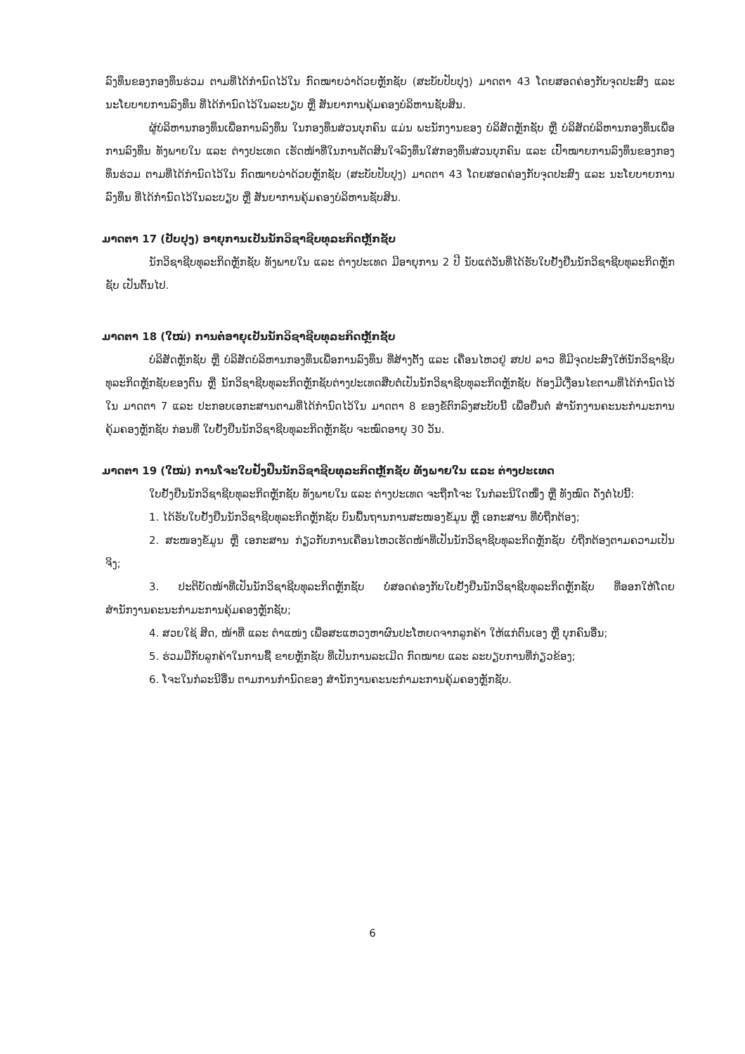ລົງທຶນຂອງກອງທຶນຮ່ວມ ຕາມທີ່ໄດ້ກຳນົດໄວ້ໃນ ກົດໝາຍວ່າດ້ວຍຫຼັກຊັບ (ສະບັບປັບປຸງ) ມາດຕາ 43 ໂດຍສອດຄ່ອງກັບຈຸດປະສົງ ແລະ ນະໂຍບາຍການລົງທຶນ ທີ່ໄດ້ກຳນົດໄວ້ໃນລະບຽບ ຫຼື ສັນຍາການຄຸ້ມຄອງບໍລິຫານຊັບສິນ.
ຜູ້ບໍລິຫານກອງທຶນເພື່ອການລົງທຶນ ໃນກອງທຶນສ່ວນບຸກຄົນ ແມ່ນ ພະນັກງານຂອງ ບໍລິສັດຫຼັກຊັບ ຫຼື ບໍລິສັດບໍລິຫານກອງທຶນເພື່ອການລົງທຶນ ທັງພາຍໃນ ແລະ ຕ່າງປະເທດ ເຮັດໜ້າທີ່ໃນການຕັດສິນໃຈລົງທຶນໃສ່ກອງທຶນສ່ວນບຸກຄົນ ແລະ ເປົ້າໝາຍການລົງທຶນຂອງກອງທຶນຮ່ວມ ຕາມທີ່ໄດ້ກຳນົດໄວ້ໃນ ກົດໝາຍວ່າດ້ວຍຫຼັກຊັບ (ສະບັບປັບປຸງ) ມາດຕາ 43 ໂດຍສອດຄ່ອງກັບຈຸດປະສົງ ແລະ ນະໂຍບາຍການລົງທຶນ ທີ່ໄດ້ກຳນົດໄວ້ໃນລະບຽບ ຫຼື ສັນຍາການຄຸ້ມຄອງບໍລິຫານຊັບສິນ.
ມາດຕາ 17 (ປັບປຸງ) ອາຍຸການເປັນນັກວິຊາຊີບທຸລະກິດຫຼັກຊັບ
ນັກວິຊາຊີບທຸລະກິດຫຼັກຊັບ ທັງພາຍໃນ ແລະ ຕ່າງປະເທດ ມີອາຍຸການ 2 ປີ ນັບແຕ່ວັນທີ່ໄດ້ຮັບໃບຢັ້ງຢືນນັກວິຊາຊີບທຸລະກິດຫຼັກຊັບ ເປັນຕົ້ນໄປ.
ມາດຕາ 18 (ໃໝ່) ການຕໍ່ອາຍຸເປັນນັກວິຊາຊີບທຸລະກິດຫຼັກຊັບ
ບໍລິສັດຫຼັກຊັບ ຫຼື ບໍລິສັດບໍລິຫານກອງທຶນເພື່ອການລົງທຶນ ທີ່ສ້າງຕັ້ງ ແລະ ເຄື່ອນໄຫວຢູ່ ສປປ ລາວ ທີ່ມີຈຸດປະສົງໃຫ້ນັກວິຊາຊີບທຸລະກິດຫຼັກຊັບຂອງຕົນ ຫຼື ນັກວິຊາຊີບທຸລະກິດຫຼັກຊັບຕ່າງປະເທດສືບຕໍ່ເປັນນັກວິຊາຊີບທຸລະກິດຫຼັກຊັບ ຕ້ອງມີເງື່ອນໄຂຕາມທີ່ໄດ້ກຳນົດໄວ້ໃນ ມາດຕາ 7 ແລະ ປະກອບເອກະສານຕາມທີ່ໄດ້ກຳນົດໄວ້ໃນ ມາດຕາ 8 ຂອງຂໍ້ຕົກລົງສະບັບນີ້ ເພື່ອຍື່ນຕໍ່ ສຳນັກງານຄະນະກຳມະການຄຸ້ມຄອງຫຼັກຊັບ ກ່ອນທີ່ ໃບຢັ້ງຢືນນັກວິຊາຊີບທຸລະກິດຫຼັກຊັບ ຈະໝົດອາຍຸ 30 ວັນ.
ມາດຕາ 19 (ໃໝ່) ການໂຈະໃບຢັ້ງຢືນນັກວິຊາຊີບທຸລະກິດຫຼັກຊັບ ທັງພາຍໃນ ແລະ ຕ່າງປະເທດ
ໃບຢັ້ງຢືນນັກວິຊາຊີບທຸລະກິດຫຼັກຊັບ ທັງພາຍໃນ ແລະ ຕ່າງປະເທດ ຈະຖືກໂຈະ ໃນກໍລະນີໃດໜຶ່ງ ຫຼື ທັງໝົດ ດັ່ງຕໍ່ໄປນີ້:
1. ໄດ້ຮັບໃບຢັ້ງຢືນນັກວິຊາຊີບທຸລະກິດຫຼັກຊັບ ບົນພື້ນຖານການສະໜອງຂໍ້ມູນ ຫຼື ເອກະສານ ທີ່ບໍ່ຖືກຕ້ອງ;
2. ສະໜອງຂໍ້ມູນ ຫຼື ເອກະສານ ກ່ຽວກັບການເຄື່ອນໄຫວເຮັດໜ້າທີ່ເປັນນັກວິຊາຊີບທຸລະກິດຫຼັກຊັບ ບໍ່ຖືກຕ້ອງຕາມຄວາມເປັນຈິງ;
3. ປະຕິບັດໜ້າທີ່ເປັນນັກວິຊາຊີບທຸລະກິດຫຼັກຊັບ ບໍ່ສອດຄ່ອງກັບໃບຢັ້ງຢືນນັກວິຊາຊີບທຸລະກິດຫຼັກຊັບ ທີ່ອອກໃຫ້ໂດຍ ສຳນັກງານຄະນະກຳມະການຄຸ້ມຄອງຫຼັກຊັບ;
4. ສວຍໃຊ້ ສິດ, ໜ້າທີ່ ແລະ ຕຳແໜ່ງ ເພື່ອສະແຫວງຫາຜົນປະໂຫຍດຈາກລູກຄ້າ ໃຫ້ແກ່ຕົນເອງ ຫຼື ບຸກຄົນອື່ນ;
5. ຮ່ວມມືກັບລູກຄ້າໃນການຊື້ ຂາຍຫຼັກຊັບ ທີ່ເປັນການລະເມີດ ກົດໝາຍ ແລະ ລະບຽບການທີ່ກ່ຽວຂ້ອງ;
6. ໂຈະໃນກໍລະນີອື່ນ ຕາມການກຳນົດຂອງ ສຳນັກງານຄະນະກຳມະການຄຸ້ມຄອງຫຼັກຊັບ.
6